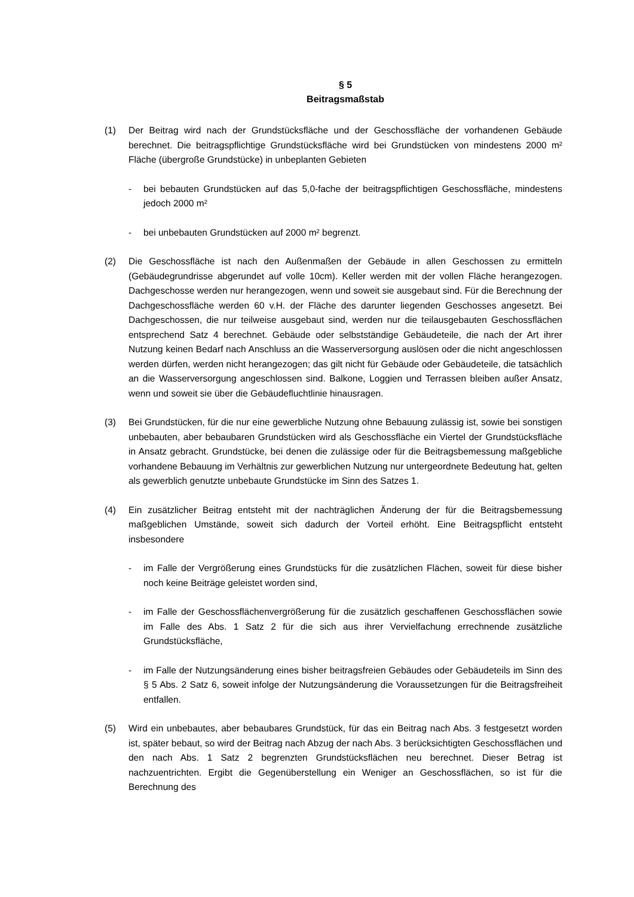§ 5
Beitragsmaßstab
(1) Der Beitrag wird nach der Grundstücksfläche und der Geschossfläche der vorhandenen Gebäude berechnet. Die beitragspflichtige Grundstücksfläche wird bei Grundstücken von mindestens 2000 m² Fläche (übergroße Grundstücke) in unbeplanten Gebieten
- bei bebauten Grundstücken auf das 5,0-fache der beitragspflichtigen Geschossfläche, mindestens jedoch 2000 m²
- bei unbebauten Grundstücken auf 2000 m² begrenzt.
(2) Die Geschossfläche ist nach den Außenmaßen der Gebäude in allen Geschossen zu ermitteln (Gebäudegrundrisse abgerundet auf volle 10cm). Keller werden mit der vollen Fläche herangezogen. Dachgeschosse werden nur herangezogen, wenn und soweit sie ausgebaut sind. Für die Berechnung der Dachgeschossfläche werden 60 v.H. der Fläche des darunter liegenden Geschosses angesetzt. Bei Dachgeschossen, die nur teilweise ausgebaut sind, werden nur die teilausgebauten Geschossflächen entsprechend Satz 4 berechnet. Gebäude oder selbstständige Gebäudeteile, die nach der Art ihrer Nutzung keinen Bedarf nach Anschluss an die Wasserversorgung auslösen oder die nicht angeschlossen werden dürfen, werden nicht herangezogen; das gilt nicht für Gebäude oder Gebäudeteile, die tatsächlich an die Wasserversorgung angeschlossen sind. Balkone, Loggien und Terrassen bleiben außer Ansatz, wenn und soweit sie über die Gebäudefluchtlinie hinausragen.
(3) Bei Grundstücken, für die nur eine gewerbliche Nutzung ohne Bebauung zulässig ist, sowie bei sonstigen unbebauten, aber bebaubaren Grundstücken wird als Geschossfläche ein Viertel der Grundstücksfläche in Ansatz gebracht. Grundstücke, bei denen die zulässige oder für die Beitragsbemessung maßgebliche vorhandene Bebauung im Verhältnis zur gewerblichen Nutzung nur untergeordnete Bedeutung hat, gelten als gewerblich genutzte unbebaute Grundstücke im Sinn des Satzes 1.
(4) Ein zusätzlicher Beitrag entsteht mit der nachträglichen Änderung der für die Beitragsbemessung maßgeblichen Umstände, soweit sich dadurch der Vorteil erhöht. Eine Beitragspflicht entsteht insbesondere
- im Falle der Vergrößerung eines Grundstücks für die zusätzlichen Flächen, soweit für diese bisher noch keine Beiträge geleistet worden sind,
- im Falle der Geschossflächenvergrößerung für die zusätzlich geschaffenen Geschossflächen sowie im Falle des Abs. 1 Satz 2 für die sich aus ihrer Vervielfachung errechnende zusätzliche Grundstücksfläche,
- im Falle der Nutzungsänderung eines bisher beitragsfreien Gebäudes oder Gebäudeteils im Sinn des § 5 Abs. 2 Satz 6, soweit infolge der Nutzungsänderung die Voraussetzungen für die Beitragsfreiheit entfallen.
(5) Wird ein unbebautes, aber bebaubares Grundstück, für das ein Beitrag nach Abs. 3 festgesetzt worden ist, später bebaut, so wird der Beitrag nach Abzug der nach Abs. 3 berücksichtigten Geschossflächen und den nach Abs. 1 Satz 2 begrenzten Grundstücksflächen neu berechnet. Dieser Betrag ist nachzuentrichten. Ergibt die Gegenüberstellung ein Weniger an Geschossflächen, so ist für die Berechnung des